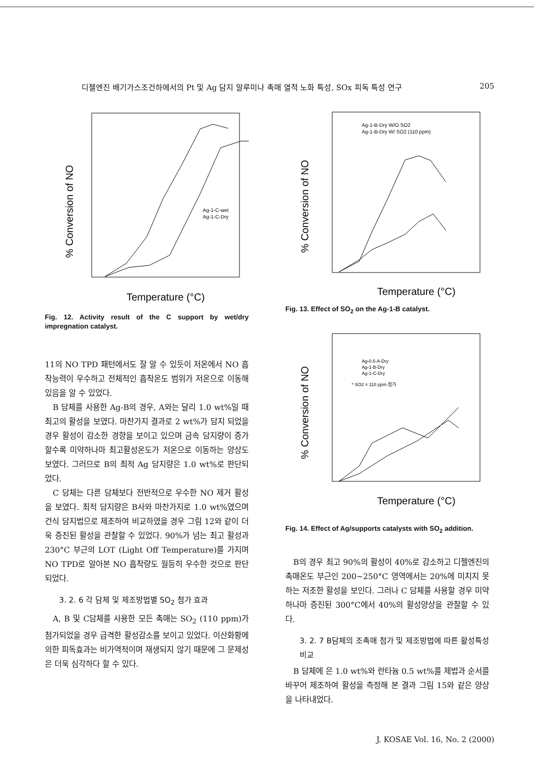디젤엔진 배기가스조건하에서의 Pt 및 Ag 담지 알루미나 촉매 열적 노화 특성, SOx 피독 특성 연구 205
% Conversion of NO
Ag-1-C-wet
Ag-1-C-Dry
Temperature (°C)
Fig. 12. Activity result of the C support by wet/dry impregnation catalyst.
11의 NO TPD 패턴에서도 잘 알 수 있듯이 저온에서 NO 흡착능력이 우수하고 전체적인 흡착온도 범위가 저온으로 이동해 있음을 알 수 있었다.
B 담체를 사용한 Ag-B의 경우, A와는 달리 1.0 wt%일 때 최고의 활성을 보였다. 마찬가지 결과로 2 wt%가 담지 되었을 경우 활성이 감소한 경향을 보이고 있으며 금속 담지량이 증가할수록 미약하나마 최고활성온도가 저온으로 이동하는 양상도 보였다. 그러므로 B의 최적 Ag 담지량은 1.0 wt%로 판단되었다.
C 담체는 다른 담체보다 전반적으로 우수한 NO 제거 활성을 보였다. 최적 담지량은 B사와 마찬가지로 1.0 wt%였으며 건식 담지법으로 제조하여 비교하였을 경우 그림 12와 같이 더욱 증진된 활성을 관찰할 수 있었다. 90%가 넘는 최고 활성과 230°C 부근의 LOT (Light Off Temperature)를 가지며 NO TPD로 알아본 NO 흡착량도 월등히 우수한 것으로 판단되었다.
3. 2. 6 각 담체 및 제조방법별 SO<sub>2</sub> 첨가 효과
A, B 및 C담체를 사용한 모든 촉매는 SO<sub>2</sub> (110 ppm)가 첨가되었을 경우 급격한 활성감소를 보이고 있었다. 이산화황에 의한 피독효과는 비가역적이며 재생되지 않기 때문에 그 문제성은 더욱 심각하다 할 수 있다.
% Conversion of NO
Ag-1-B-Dry W/O SO2
Ag-1-B-Dry W/ SO2 (110 ppm)
Temperature (°C)
Fig. 13. Effect of SO<sub>2</sub> on the Ag-1-B catalyst.
% Conversion of NO
Ag-0.5-A-Dry
Ag-1-B-Dry
Ag-1-C-Dry
* SO2 = 110 ppm 첨가
Temperature (°C)
Fig. 14. Effect of Ag/supports catalysts with SO<sub>2</sub> addition.
B의 경우 최고 90%의 활성이 40%로 감소하고 디젤엔진의 촉매온도 부근인 200~250°C 영역에서는 20%에 미치지 못하는 저조한 활성을 보인다. 그러나 C 담체를 사용할 경우 미약하나마 증진된 300°C에서 40%의 활성양상을 관찰할 수 있다.
3. 2. 7 B담체의 조촉매 첨가 및 제조방법에 따른 활성특성 비교
B 담체에 은 1.0 wt%와 란타늄 0.5 wt%를 제법과 순서를 바꾸어 제조하여 활성을 측정해 본 결과 그림 15와 같은 양상을 나타내었다.
J. KOSAE Vol. 16, No. 2 (2000)